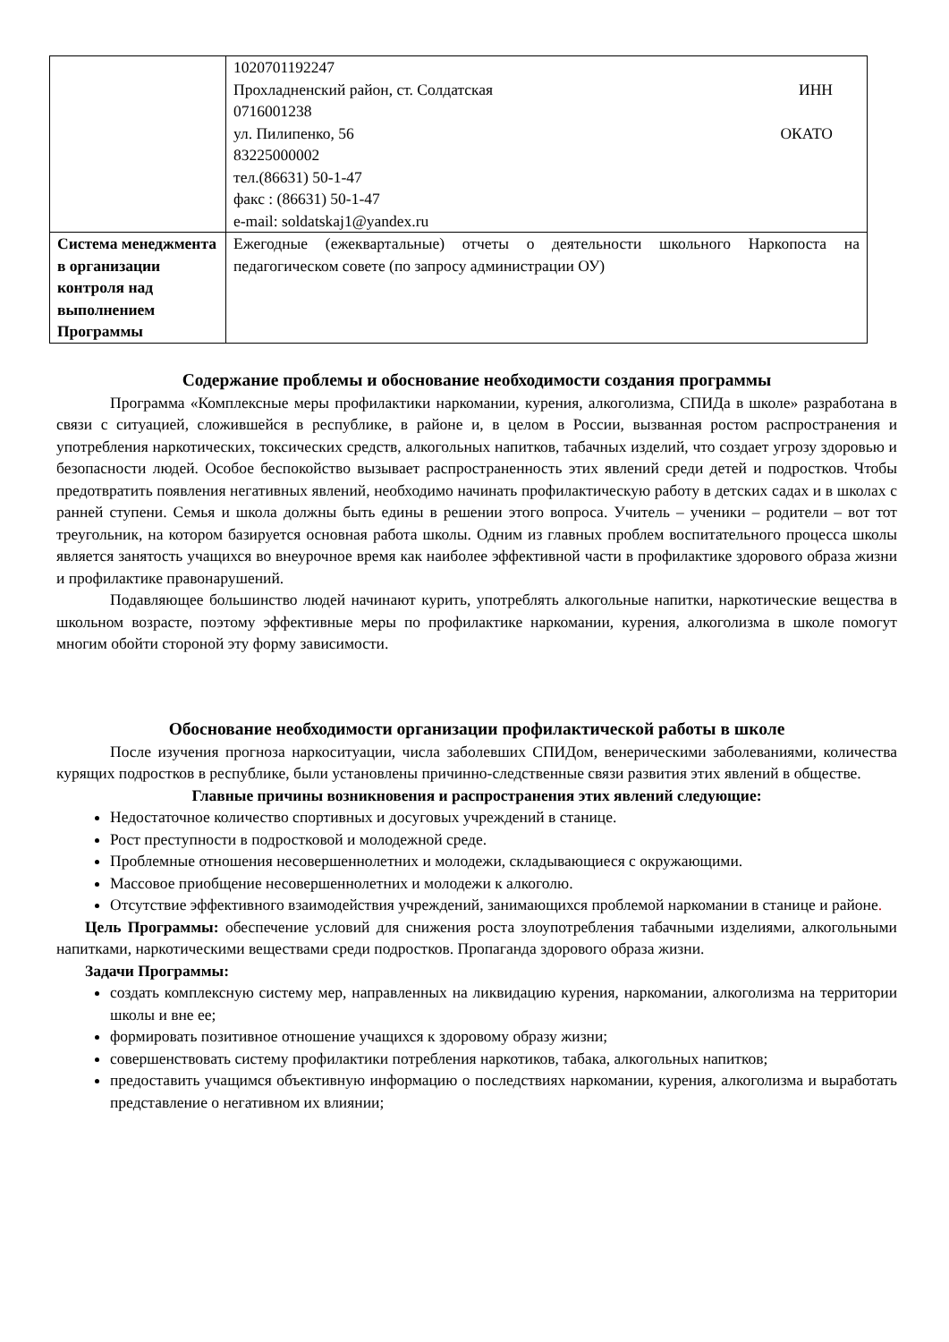| | 1020701192247 Прохладненский район, ст. Солдатская ИНН 0716001238 ул. Пилипенко, 56 ОКАТО 83225000002 тел.(86631) 50-1-47 факс : (86631) 50-1-47 e-mail: soldatskaj1@yandex.ru |
| Система менеджмента в организации контроля над выполнением Программы | Ежегодные (ежеквартальные) отчеты о деятельности школьного Наркопоста на педагогическом совете (по запросу администрации ОУ) |
Содержание проблемы и обоснование необходимости создания программы
Программа «Комплексные меры профилактики наркомании, курения, алкоголизма, СПИДа в школе» разработана в связи с ситуацией, сложившейся в республике, в районе и, в целом в России, вызванная ростом распространения и употребления наркотических, токсических средств, алкогольных напитков, табачных изделий, что создает угрозу здоровью и безопасности людей. Особое беспокойство вызывает распространенность этих явлений среди детей и подростков. Чтобы предотвратить появления негативных явлений, необходимо начинать профилактическую работу в детских садах и в школах с ранней ступени. Семья и школа должны быть едины в решении этого вопроса. Учитель – ученики – родители – вот тот треугольник, на котором базируется основная работа школы. Одним из главных проблем воспитательного процесса школы является занятость учащихся во внеурочное время как наиболее эффективной части в профилактике здорового образа жизни и профилактике правонарушений.
Подавляющее большинство людей начинают курить, употреблять алкогольные напитки, наркотические вещества в школьном возрасте, поэтому эффективные меры по профилактике наркомании, курения, алкоголизма в школе помогут многим обойти стороной эту форму зависимости.
Обоснование необходимости организации профилактической работы в школе
После изучения прогноза наркоситуации, числа заболевших СПИДом, венерическими заболеваниями, количества курящих подростков в республике, были установлены причинно-следственные связи развития этих явлений в обществе.
Главные причины возникновения и распространения этих явлений следующие:
Недостаточное количество спортивных и досуговых учреждений в станице.
Рост преступности в подростковой и молодежной среде.
Проблемные отношения несовершеннолетних и молодежи, складывающиеся с окружающими.
Массовое приобщение несовершеннолетних и молодежи к алкоголю.
Отсутствие эффективного взаимодействия учреждений, занимающихся проблемой наркомании в станице и районе.
Цель Программы: обеспечение условий для снижения роста злоупотребления табачными изделиями, алкогольными напитками, наркотическими веществами среди подростков. Пропаганда здорового образа жизни.
Задачи Программы:
создать комплексную систему мер, направленных на ликвидацию курения, наркомании, алкоголизма на территории школы и вне ее;
формировать позитивное отношение учащихся к здоровому образу жизни;
совершенствовать систему профилактики потребления наркотиков, табака, алкогольных напитков;
предоставить учащимся объективную информацию о последствиях наркомании, курения, алкоголизма и выработать представление о негативном их влиянии;